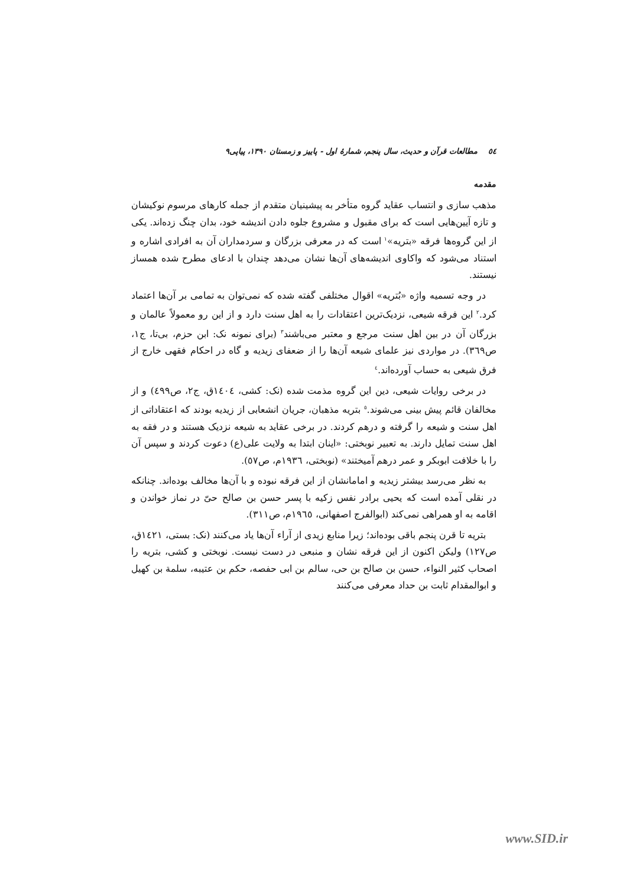٥٤ مطالعات قرآن و حدیث، سال پنجم، شمارهٔ اول - پاییز و زمستان ۱۳۹۰، پیاپی۹
مقدمه
مذهب سازی و انتساب عقاید گروه متأخر به پیشینیان متقدم از جمله کارهای مرسوم نوکیشان و تازه آیین‌هایی است که برای مقبول و مشروع جلوه دادن اندیشه خود، بدان چنگ زده‌اند. یکی از این گروه‌ها فرقه «بتریه»<sup>١</sup> است که در معرفی بزرگان و سردمداران آن به افرادی اشاره و استناد می‌شود که واکاوی اندیشه‌های آن‌ها نشان می‌دهد چندان با ادعای مطرح شده همساز نیستند.
در وجه تسمیه واژه «بُتریه» اقوال مختلفی گفته شده که نمی‌توان به تمامی بر آن‌ها اعتماد کرد.<sup>٢</sup> این فرقه شیعی، نزدیک‌ترین اعتقادات را به اهل سنت دارد و از این رو معمولاً عالمان و بزرگان آن در بین اهل سنت مرجع و معتبر می‌باشند<sup>٣</sup> (برای نمونه نک: ابن حزم، بی‌تا، ج١، ص٣٦٩). در مواردی نیز علمای شیعه آن‌ها را از ضعفای زیدیه و گاه در احکام فقهی خارج از فرق شیعی به حساب آورده‌اند.<sup>٤</sup>
در برخی روایات شیعی، دین این گروه مذمت شده (نک: کشی، ١٤٠٤ق، ج٢، ص٤٩٩) و از مخالفان قائم پیش بینی می‌شوند.<sup>٥</sup> بتریه مذهبان، جریان انشعابی از زیدیه بودند که اعتقاداتی از اهل سنت و شیعه را گرفته و درهم کردند. در برخی عقاید به شیعه نزدیک هستند و در فقه به اهل سنت تمایل دارند. به تعبیر نوبختی: «اینان ابتدا به ولایت علی(ع) دعوت کردند و سپس آن را با خلافت ابوبکر و عمر درهم آمیختند» (نوبختی، ١٩٣٦م، ص٥٧).
به نظر می‌رسد بیشتر زیدیه و امامانشان از این فرقه نبوده و با آن‌ها مخالف بوده‌اند. چنانکه در نقلی آمده است که یحیی برادر نفس زکیه با پسر حسن بن صالح حیّ در نماز خواندن و اقامه به او همراهی نمی‌کند (ابوالفرج اصفهانی، ١٩٦٥م، ص٣١١).
بتریه تا قرن پنجم باقی بوده‌اند؛ زیرا منابع زیدی از آراء آن‌ها یاد می‌کنند (نک: بستی، ١٤٢١ق، ص١٢٧) ولیکن اکنون از این فرقه نشان و منبعی در دست نیست. نوبختی و کشی، بتریه را اصحاب کثیر النواء، حسن بن صالح بن حی، سالم بن ابی حفصه، حکم بن عتیبه، سلمة بن کهیل و ابوالمقدام ثابت بن حداد معرفی می‌کنند
www.SID.ir